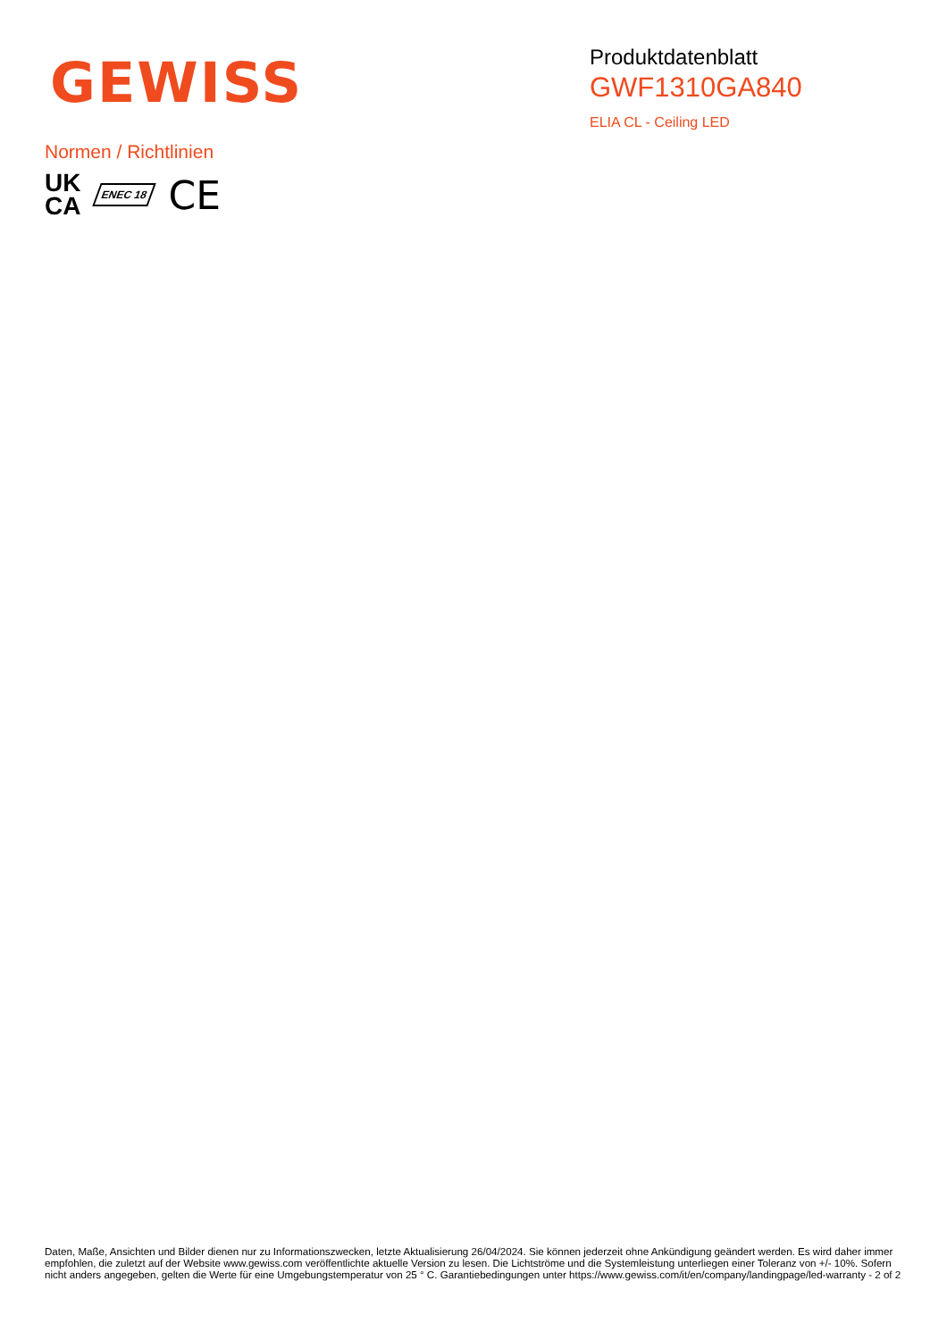GEWISS
Produktdatenblatt
GWF1310GA840
ELIA CL - Ceiling LED
Normen / Richtlinien
UK
CA
ENEC 18
CE
Daten, Maße, Ansichten und Bilder dienen nur zu Informationszwecken, letzte Aktualisierung 26/04/2024. Sie können jederzeit ohne Ankündigung geändert werden. Es wird daher immer empfohlen, die zuletzt auf der Website www.gewiss.com veröffentlichte aktuelle Version zu lesen. Die Lichtströme und die Systemleistung unterliegen einer Toleranz von +/- 10%. Sofern nicht anders angegeben, gelten die Werte für eine Umgebungstemperatur von 25 ° C. Garantiebedingungen unter https://www.gewiss.com/it/en/company/landingpage/led-warranty - 2 of 2